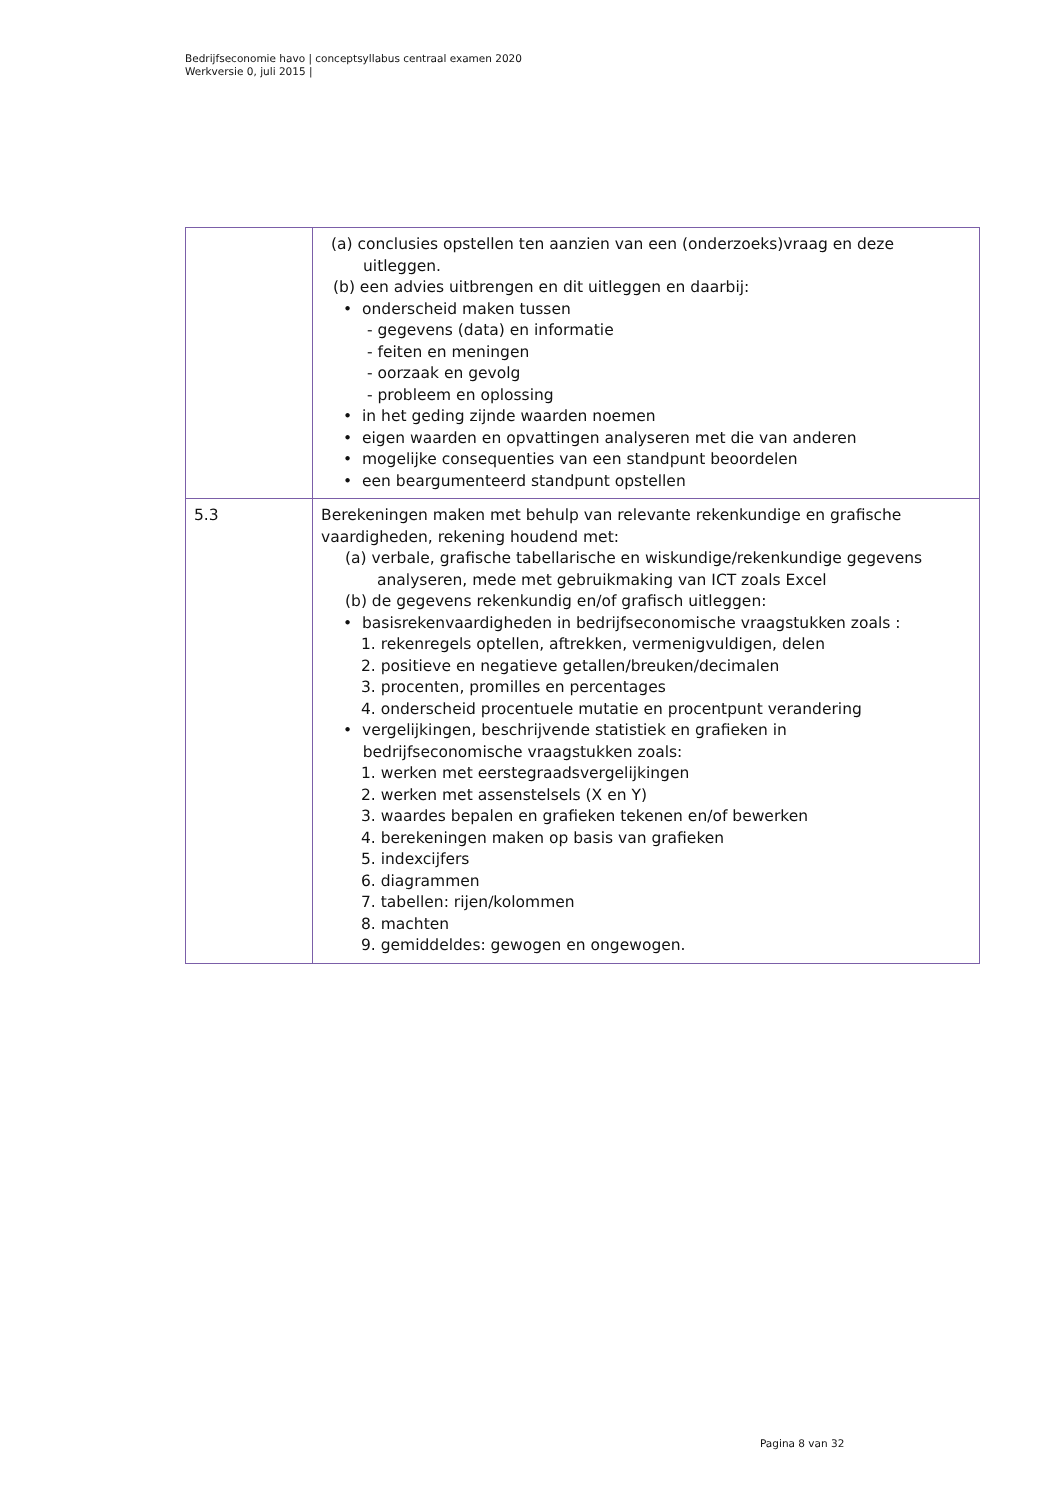Bedrijfseconomie havo | conceptsyllabus centraal examen 2020
Werkversie 0, juli 2015 |
| | (a) conclusies opstellen ten aanzien van een (onderzoeks)vraag en deze uitleggen. (b) een advies uitbrengen en dit uitleggen en daarbij: • onderscheid maken tussen - gegevens (data) en informatie - feiten en meningen - oorzaak en gevolg - probleem en oplossing • in het geding zijnde waarden noemen • eigen waarden en opvattingen analyseren met die van anderen • mogelijke consequenties van een standpunt beoordelen • een beargumenteerd standpunt opstellen |
| 5.3 | Berekeningen maken met behulp van relevante rekenkundige en grafische vaardigheden, rekening houdend met: (a) verbale, grafische tabellarische en wiskundige/rekenkundige gegevens analyseren, mede met gebruikmaking van ICT zoals Excel (b) de gegevens rekenkundig en/of grafisch uitleggen: • basisrekenvaardigheden in bedrijfseconomische vraagstukken zoals : 1. rekenregels optellen, aftrekken, vermenigvuldigen, delen 2. positieve en negatieve getallen/breuken/decimalen 3. procenten, promilles en percentages 4. onderscheid procentuele mutatie en procentpunt verandering • vergelijkingen, beschrijvende statistiek en grafieken in bedrijfseconomische vraagstukken zoals: 1. werken met eerstegraadsvergelijkingen 2. werken met assenstelsels (X en Y) 3. waardes bepalen en grafieken tekenen en/of bewerken 4. berekeningen maken op basis van grafieken 5. indexcijfers 6. diagrammen 7. tabellen: rijen/kolommen 8. machten 9. gemiddeldes: gewogen en ongewogen. |
Pagina 8 van 32